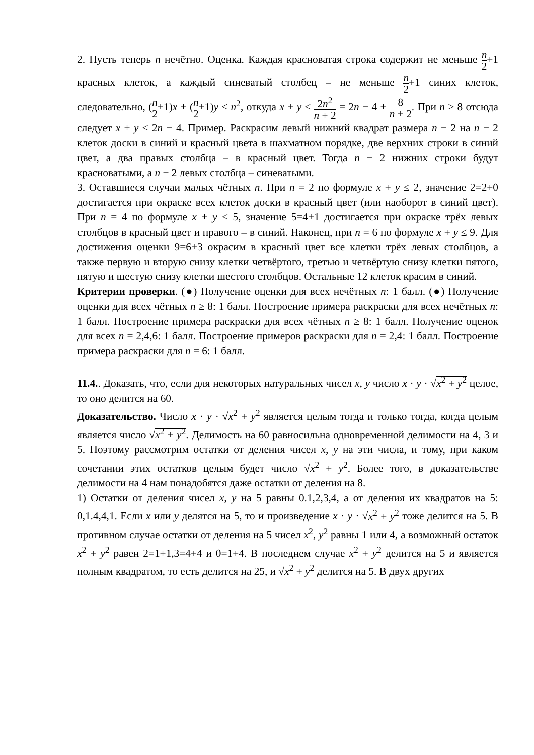2. Пусть теперь n нечётно. Оценка. Каждая красноватая строка содержит не меньше n 2+1 красных клеток, а каждый синеватый столбец – не меньше n 2+1 синих клеток, следовательно, (n 2+1)x + (n 2+1)y ≤ n<sup>2</sup>, откуда x + y ≤ 2n<sup>2</sup> n + 2 = 2n − 4 + 8 n + 2. При n ≥ 8 отсюда следует x + y ≤ 2n − 4. Пример. Раскрасим левый нижний квадрат размера n − 2 на n − 2 клеток доски в синий и красный цвета в шахматном порядке, две верхних строки в синий цвет, а два правых столбца – в красный цвет. Тогда n − 2 нижних строки будут красноватыми, а n − 2 левых столбца – синеватыми.
3. Оставшиеся случаи малых чётных n. При n = 2 по формуле x + y ≤ 2, значение 2=2+0 достигается при окраске всех клеток доски в красный цвет (или наоборот в синий цвет). При n = 4 по формуле x + y ≤ 5, значение 5=4+1 достигается при окраске трёх левых столбцов в красный цвет и правого – в синий. Наконец, при n = 6 по формуле x + y ≤ 9. Для достижения оценки 9=6+3 окрасим в красный цвет все клетки трёх левых столбцов, а также первую и вторую снизу клетки четвёртого, третью и четвёртую снизу клетки пятого, пятую и шестую снизу клетки шестого столбцов. Остальные 12 клеток красим в синий.
Критерии проверки. (●) Получение оценки для всех нечётных n: 1 балл. (●) Получение оценки для всех чётных n ≥ 8: 1 балл. Построение примера раскраски для всех нечётных n: 1 балл. Построение примера раскраски для всех чётных n ≥ 8: 1 балл. Получение оценок для всех n = 2,4,6: 1 балл. Построение примеров раскраски для n = 2,4: 1 балл. Построение примера раскраски для n = 6: 1 балл.
11.4.. Доказать, что, если для некоторых натуральных чисел x, y число x · y · √x<sup>2</sup> + y<sup>2</sup> целое, то оно делится на 60.
Доказательство. Число x · y · √x<sup>2</sup> + y<sup>2</sup> является целым тогда и только тогда, когда целым является число √x<sup>2</sup> + y<sup>2</sup>. Делимость на 60 равносильна одновременной делимости на 4, 3 и 5. Поэтому рассмотрим остатки от деления чисел x, y на эти числа, и тому, при каком сочетании этих остатков целым будет число √x<sup>2</sup> + y<sup>2</sup>. Более того, в доказательстве делимости на 4 нам понадобятся даже остатки от деления на 8.
1) Остатки от деления чисел x, y на 5 равны 0.1,2,3,4, а от деления их квадратов на 5: 0,1.4,4,1. Если x или y делятся на 5, то и произведение x · y · √x<sup>2</sup> + y<sup>2</sup> тоже делится на 5. В противном случае остатки от деления на 5 чисел x<sup>2</sup>, y<sup>2</sup> равны 1 или 4, а возможный остаток x<sup>2</sup> + y<sup>2</sup> равен 2=1+1,3=4+4 и 0=1+4. В последнем случае x<sup>2</sup> + y<sup>2</sup> делится на 5 и является полным квадратом, то есть делится на 25, и √x<sup>2</sup> + y<sup>2</sup> делится на 5. В двух других